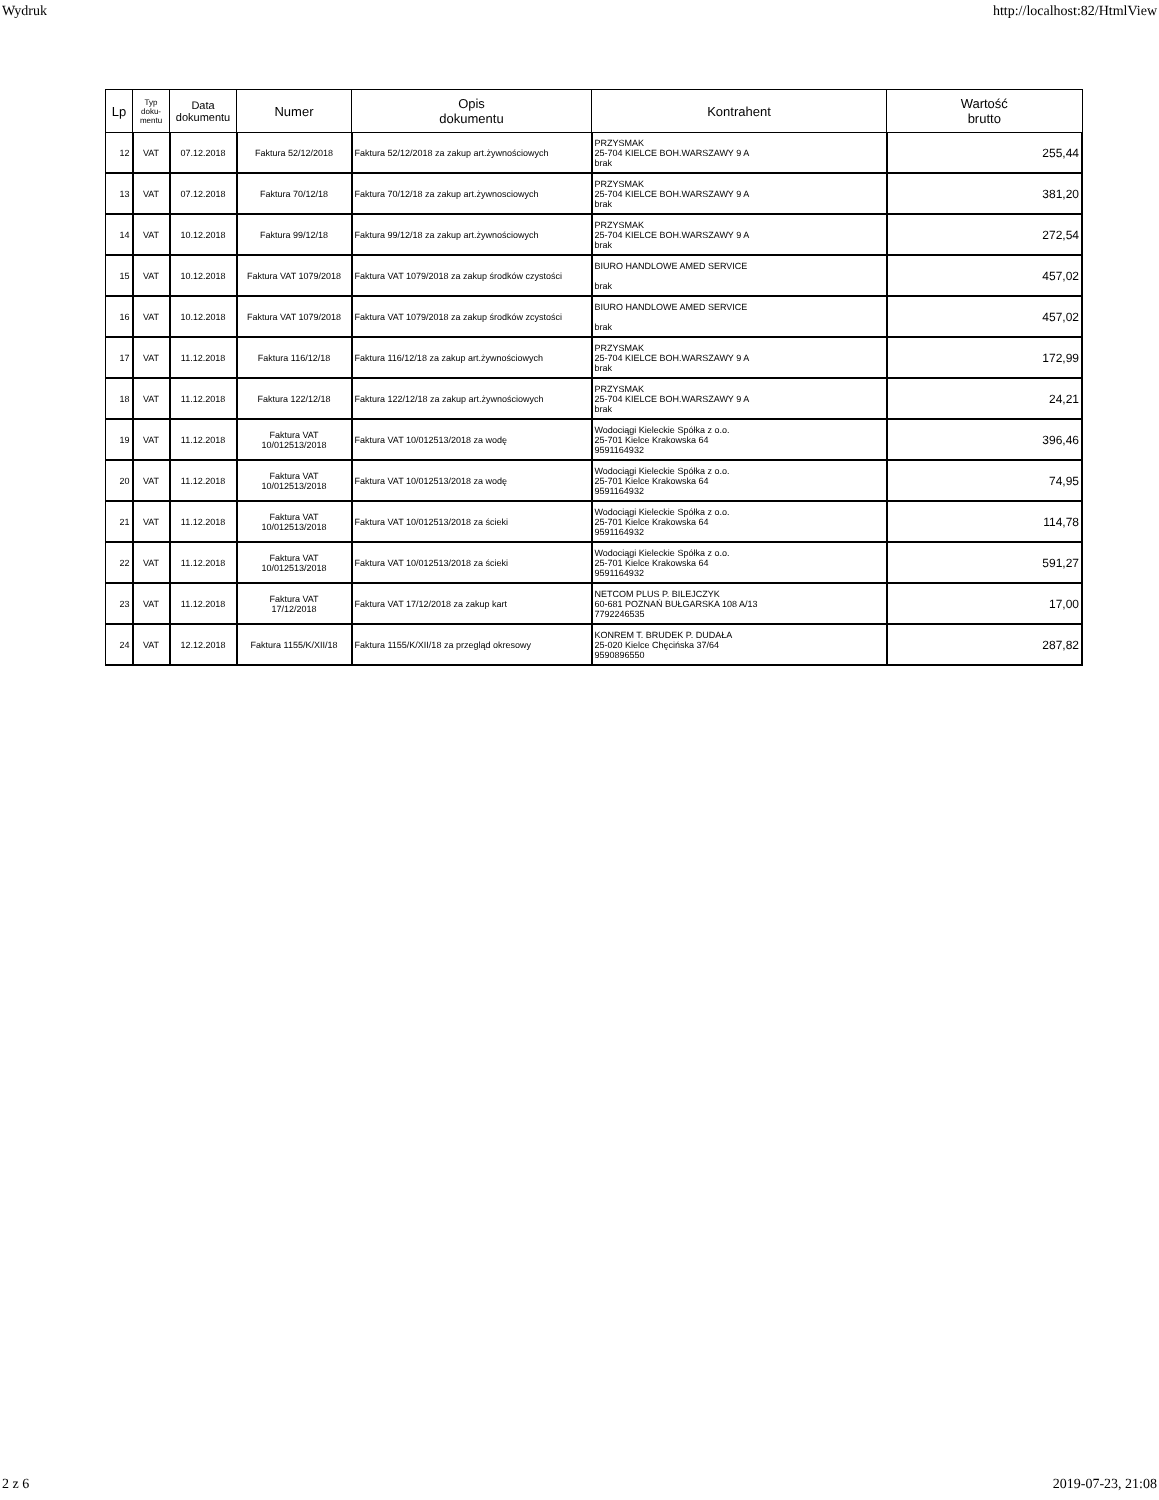Wydruk http://localhost:82/HtmlView
| Lp | Typ doku- mentu | Data dokumentu | Numer | Opis dokumentu | Kontrahent | Wartość brutto |
| --- | --- | --- | --- | --- | --- | --- |
| 12 | VAT | 07.12.2018 | Faktura 52/12/2018 | Faktura 52/12/2018 za zakup art.żywnościowych | PRZYSMAK 25-704 KIELCE BOH.WARSZAWY 9 A brak | 255,44 |
| 13 | VAT | 07.12.2018 | Faktura 70/12/18 | Faktura 70/12/18 za zakup art.żywnosciowych | PRZYSMAK 25-704 KIELCE BOH.WARSZAWY 9 A brak | 381,20 |
| 14 | VAT | 10.12.2018 | Faktura 99/12/18 | Faktura 99/12/18 za zakup art.żywnościowych | PRZYSMAK 25-704 KIELCE BOH.WARSZAWY 9 A brak | 272,54 |
| 15 | VAT | 10.12.2018 | Faktura VAT 1079/2018 | Faktura VAT 1079/2018 za zakup środków czystości | BIURO HANDLOWE AMED SERVICE brak | 457,02 |
| 16 | VAT | 10.12.2018 | Faktura VAT 1079/2018 | Faktura VAT 1079/2018 za zakup środków zcystości | BIURO HANDLOWE AMED SERVICE brak | 457,02 |
| 17 | VAT | 11.12.2018 | Faktura 116/12/18 | Faktura 116/12/18 za zakup art.żywnościowych | PRZYSMAK 25-704 KIELCE BOH.WARSZAWY 9 A brak | 172,99 |
| 18 | VAT | 11.12.2018 | Faktura 122/12/18 | Faktura 122/12/18 za zakup art.żywnościowych | PRZYSMAK 25-704 KIELCE BOH.WARSZAWY 9 A brak | 24,21 |
| 19 | VAT | 11.12.2018 | Faktura VAT 10/012513/2018 | Faktura VAT 10/012513/2018 za wodę | Wodociągi Kieleckie Spółka z o.o. 25-701 Kielce Krakowska 64 9591164932 | 396,46 |
| 20 | VAT | 11.12.2018 | Faktura VAT 10/012513/2018 | Faktura VAT 10/012513/2018 za wodę | Wodociągi Kieleckie Spółka z o.o. 25-701 Kielce Krakowska 64 9591164932 | 74,95 |
| 21 | VAT | 11.12.2018 | Faktura VAT 10/012513/2018 | Faktura VAT 10/012513/2018 za ścieki | Wodociągi Kieleckie Spółka z o.o. 25-701 Kielce Krakowska 64 9591164932 | 114,78 |
| 22 | VAT | 11.12.2018 | Faktura VAT 10/012513/2018 | Faktura VAT 10/012513/2018 za ścieki | Wodociągi Kieleckie Spółka z o.o. 25-701 Kielce Krakowska 64 9591164932 | 591,27 |
| 23 | VAT | 11.12.2018 | Faktura VAT 17/12/2018 | Faktura VAT 17/12/2018 za zakup kart | NETCOM PLUS P. BILEJCZYK 60-681 POZNAŃ BUŁGARSKA 108 A/13 7792246535 | 17,00 |
| 24 | VAT | 12.12.2018 | Faktura 1155/K/XII/18 | Faktura 1155/K/XII/18 za przegląd okresowy | KONREM T. BRUDEK P. DUDAŁA 25-020 Kielce Chęcińska 37/64 9590896550 | 287,82 |
2 z 6 2019-07-23, 21:08